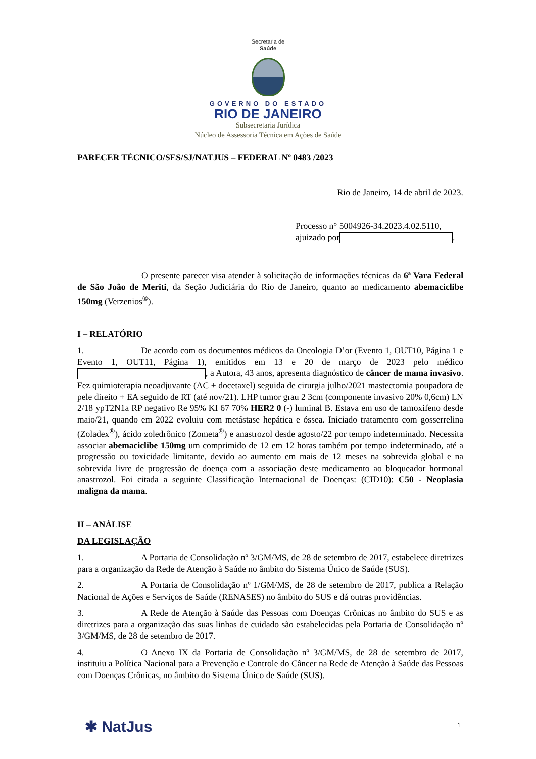Secretaria de
Saúde
GOVERNO DO ESTADO
RIO DE JANEIRO
Subsecretaria Jurídica
Núcleo de Assessoria Técnica em Ações de Saúde
PARECER TÉCNICO/SES/SJ/NATJUS – FEDERAL Nº 0483 /2023
Rio de Janeiro, 14 de abril de 2023.
Processo n° 5004926-34.2023.4.02.5110,
ajuizado por .
O presente parecer visa atender à solicitação de informações técnicas da 6ª Vara Federal de São João de Meriti, da Seção Judiciária do Rio de Janeiro, quanto ao medicamento abemaciclibe 150mg (Verzenios<sup>®</sup>).
I – RELATÓRIO
1. De acordo com os documentos médicos da Oncologia D’or (Evento 1, OUT10, Página 1 e Evento 1, OUT11, Página 1), emitidos em 13 e 20 de março de 2023 pelo médico , a Autora, 43 anos, apresenta diagnóstico de câncer de mama invasivo. Fez quimioterapia neoadjuvante (AC + docetaxel) seguida de cirurgia julho/2021 mastectomia poupadora de pele direito + EA seguido de RT (até nov/21). LHP tumor grau 2 3cm (componente invasivo 20% 0,6cm) LN 2/18 ypT2N1a RP negativo Re 95% KI 67 70% HER2 0 (-) luminal B. Estava em uso de tamoxifeno desde maio/21, quando em 2022 evoluiu com metástase hepática e óssea. Iniciado tratamento com gosserrelina (Zoladex<sup>®</sup>), ácido zoledrônico (Zometa<sup>®</sup>) e anastrozol desde agosto/22 por tempo indeterminado. Necessita associar abemaciclibe 150mg um comprimido de 12 em 12 horas também por tempo indeterminado, até a progressão ou toxicidade limitante, devido ao aumento em mais de 12 meses na sobrevida global e na sobrevida livre de progressão de doença com a associação deste medicamento ao bloqueador hormonal anastrozol. Foi citada a seguinte Classificação Internacional de Doenças: (CID10): C50 - Neoplasia maligna da mama.
II – ANÁLISE
DA LEGISLAÇÃO
1. A Portaria de Consolidação nº 3/GM/MS, de 28 de setembro de 2017, estabelece diretrizes para a organização da Rede de Atenção à Saúde no âmbito do Sistema Único de Saúde (SUS).
2. A Portaria de Consolidação nº 1/GM/MS, de 28 de setembro de 2017, publica a Relação Nacional de Ações e Serviços de Saúde (RENASES) no âmbito do SUS e dá outras providências.
3. A Rede de Atenção à Saúde das Pessoas com Doenças Crônicas no âmbito do SUS e as diretrizes para a organização das suas linhas de cuidado são estabelecidas pela Portaria de Consolidação nº 3/GM/MS, de 28 de setembro de 2017.
4. O Anexo IX da Portaria de Consolidação nº 3/GM/MS, de 28 de setembro de 2017, instituiu a Política Nacional para a Prevenção e Controle do Câncer na Rede de Atenção à Saúde das Pessoas com Doenças Crônicas, no âmbito do Sistema Único de Saúde (SUS).
1
✱ NatJus